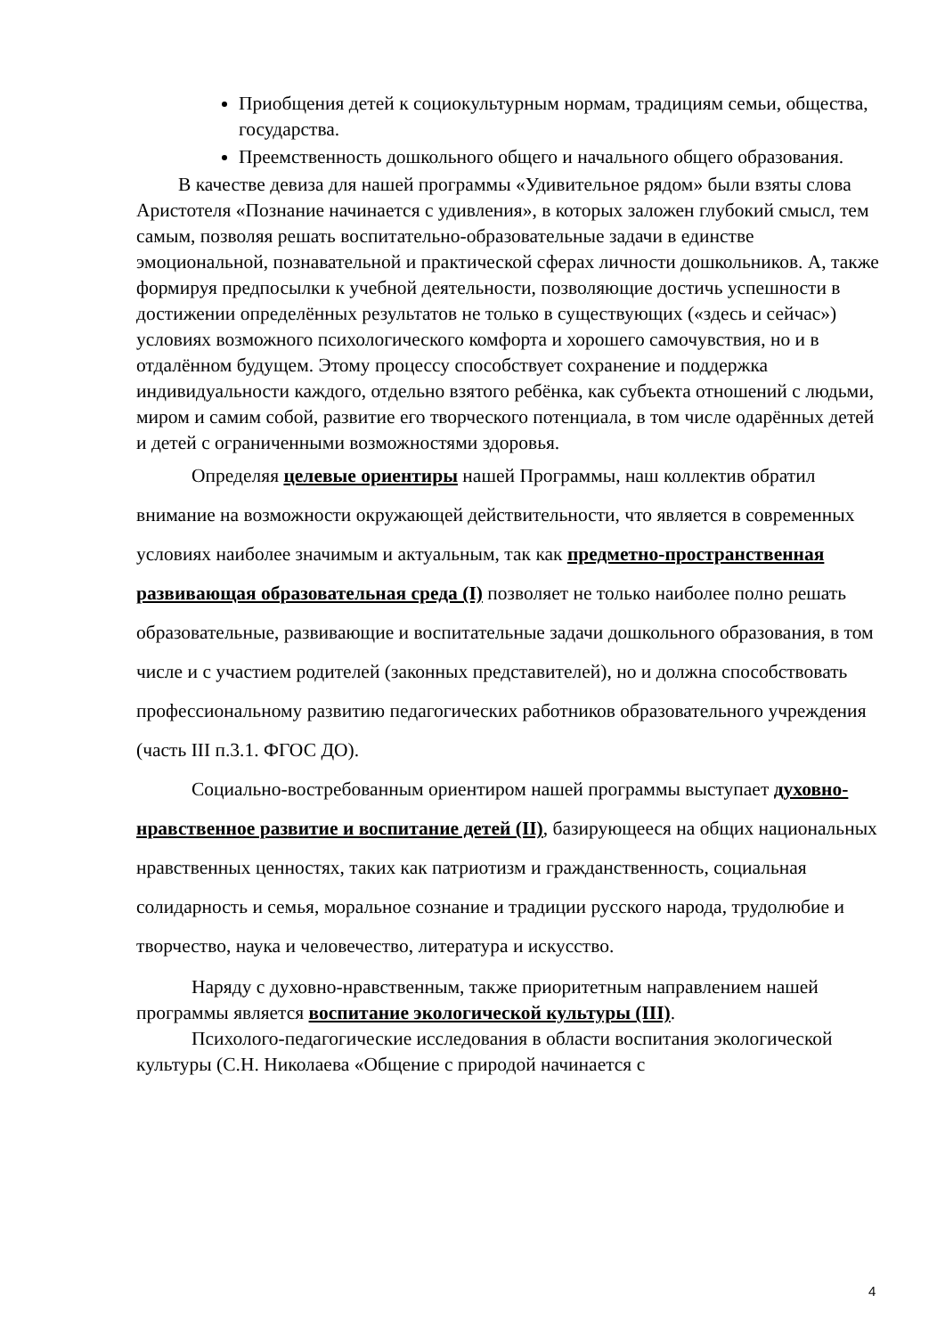Приобщения детей к социокультурным нормам, традициям семьи, общества, государства.
Преемственность дошкольного общего и начального общего образования.
В качестве девиза для нашей программы «Удивительное рядом» были взяты слова Аристотеля «Познание начинается с удивления», в которых заложен глубокий смысл, тем самым, позволяя решать воспитательно-образовательные задачи в единстве эмоциональной, познавательной и практической сферах личности дошкольников. А, также формируя предпосылки к учебной деятельности, позволяющие достичь успешности в достижении определённых результатов не только в существующих («здесь и сейчас») условиях возможного психологического комфорта и хорошего самочувствия, но и в отдалённом будущем. Этому процессу способствует сохранение и поддержка индивидуальности каждого, отдельно взятого ребёнка, как субъекта отношений с людьми, миром и самим собой, развитие его творческого потенциала, в том числе одарённых детей и детей с ограниченными возможностями здоровья.
Определяя целевые ориентиры нашей Программы, наш коллектив обратил внимание на возможности окружающей действительности, что является в современных условиях наиболее значимым и актуальным, так как предметно-пространственная развивающая образовательная среда (I) позволяет не только наиболее полно решать образовательные, развивающие и воспитательные задачи дошкольного образования, в том числе и с участием родителей (законных представителей), но и должна способствовать профессиональному развитию педагогических работников образовательного учреждения (часть III п.3.1. ФГОС ДО).
Социально-востребованным ориентиром нашей программы выступает духовно-нравственное развитие и воспитание детей (II), базирующееся на общих национальных нравственных ценностях, таких как патриотизм и гражданственность, социальная солидарность и семья, моральное сознание и традиции русского народа, трудолюбие и творчество, наука и человечество, литература и искусство.
Наряду с духовно-нравственным, также приоритетным направлением нашей программы является воспитание экологической культуры (III).
Психолого-педагогические исследования в области воспитания экологической культуры (С.Н. Николаева «Общение с природой начинается с
4